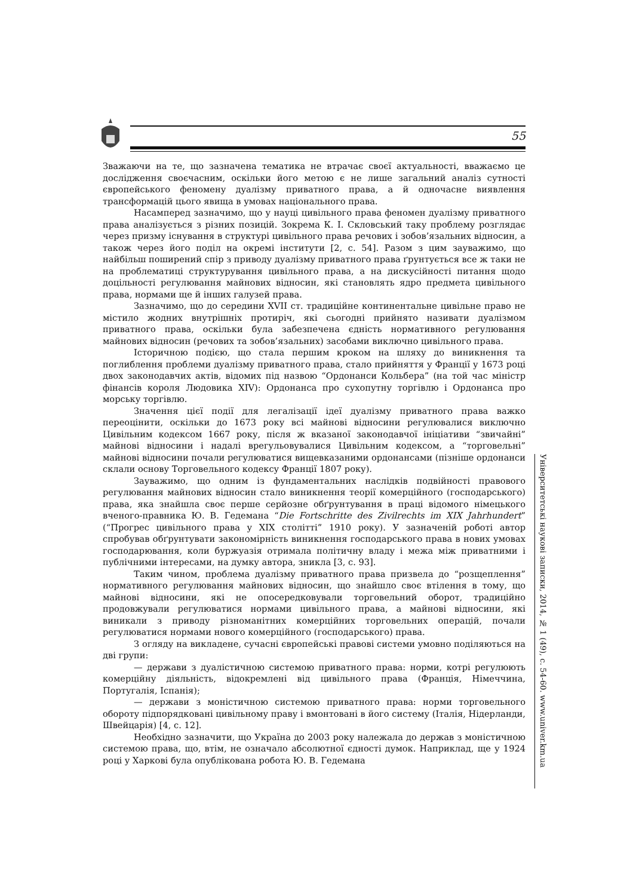55
Зважаючи на те, що зазначена тематика не втрачає своєї актуальності, вважаємо це дослідження своєчасним, оскільки його метою є не лише загальний аналіз сутності європейського феномену дуалізму приватного права, а й одночасне виявлення трансформацій цього явища в умовах національного права.
Насамперед зазначимо, що у науці цивільного права феномен дуалізму приватного права аналізується з різних позицій. Зокрема К. І. Скловський таку проблему розглядає через призму існування в структурі цивільного права речових і зобов’язальних відносин, а також через його поділ на окремі інститути [2, с. 54]. Разом з цим зауважимо, що найбільш поширений спір з приводу дуалізму приватного права ґрунтується все ж таки не на проблематиці структурування цивільного права, а на дискусійності питання щодо доцільності регулювання майнових відносин, які становлять ядро предмета цивільного права, нормами ще й інших галузей права.
Зазначимо, що до середини XVII ст. традиційне континентальне цивільне право не містило жодних внутрішніх протиріч, які сьогодні прийнято називати дуалізмом приватного права, оскільки була забезпечена єдність нормативного регулювання майнових відносин (речових та зобов’язальних) засобами виключно цивільного права.
Історичною подією, що стала першим кроком на шляху до виникнення та поглиблення проблеми дуалізму приватного права, стало прийняття у Франції у 1673 році двох законодавчих актів, відомих під назвою “Ордонанси Кольбера” (на той час міністр фінансів короля Людовика XIV): Ордонанса про сухопутну торгівлю і Ордонанса про морську торгівлю.
Значення цієї події для легалізації ідеї дуалізму приватного права важко переоцінити, оскільки до 1673 року всі майнові відносини регулювалися виключно Цивільним кодексом 1667 року, після ж вказаної законодавчої ініціативи “звичайні” майнові відносини і надалі врегульовувалися Цивільним кодексом, а “торговельні” майнові відносини почали регулюватися вищевказаними ордонансами (пізніше ордонанси склали основу Торговельного кодексу Франції 1807 року).
Зауважимо, що одним із фундаментальних наслідків подвійності правового регулювання майнових відносин стало виникнення теорії комерційного (господарського) права, яка знайшла своє перше серйозне обґрунтування в праці відомого німецького вченого-правника Ю. В. Гедемана “Die Fortschritte des Zivilrechts im XIX Jahrhundert” (“Прогрес цивільного права у XIX столітті” 1910 року). У зазначеній роботі автор спробував обґрунтувати закономірність виникнення господарського права в нових умовах господарювання, коли буржуазія отримала політичну владу і межа між приватними і публічними інтересами, на думку автора, зникла [3, с. 93].
Таким чином, проблема дуалізму приватного права призвела до “розщеплення” нормативного регулювання майнових відносин, що знайшло своє втілення в тому, що майнові відносини, які не опосередковували торговельний оборот, традиційно продовжували регулюватися нормами цивільного права, а майнові відносини, які виникали з приводу різноманітних комерційних торговельних операцій, почали регулюватися нормами нового комерційного (господарського) права.
З огляду на викладене, сучасні європейські правові системи умовно поділяються на дві групи:
— держави з дуалістичною системою приватного права: норми, котрі регулюють комерційну діяльність, відокремлені від цивільного права (Франція, Німеччина, Португалія, Іспанія);
— держави з моністичною системою приватного права: норми торговельного обороту підпорядковані цивільному праву і вмонтовані в його систему (Італія, Нідерланди, Швейцарія) [4, с. 12].
Необхідно зазначити, що Україна до 2003 року належала до держав з моністичною системою права, що, втім, не означало абсолютної єдності думок. Наприклад, ще у 1924 році у Харкові була опублікована робота Ю. В. Гедемана
Університетські наукові записки, 2014, № 1 (49), с. 54-60. www.univer.km.ua